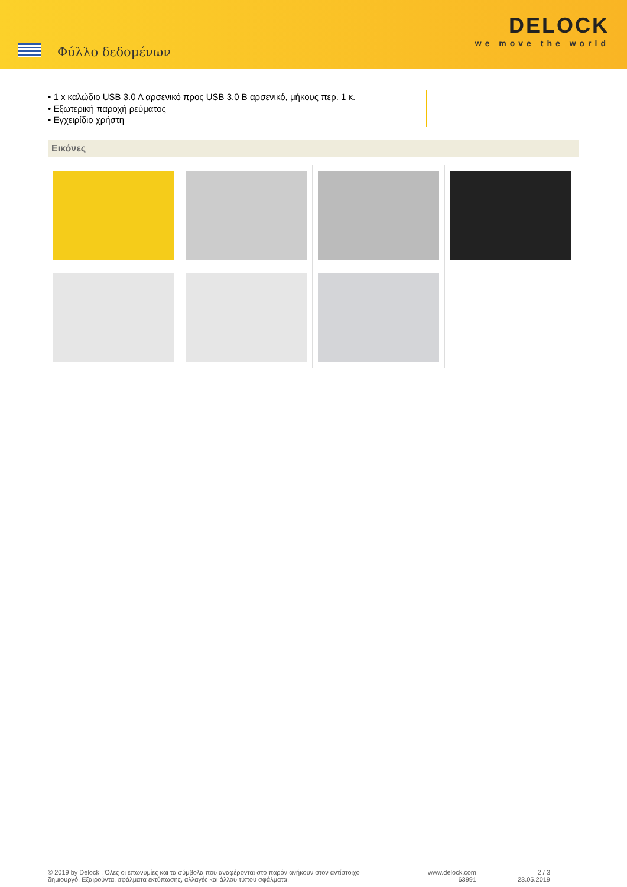Φύλλο δεδομένων
DELOCK
we move the world
• 1 x καλώδιο USB 3.0 A αρσενικό προς USB 3.0 B αρσενικό, μήκους περ. 1 κ.
• Εξωτερική παροχή ρεύματος
• Εγχειρίδιο χρήστη
Εικόνες
© 2019 by Delock . Όλες οι επωνυμίες και τα σύμβολα που αναφέρονται στο παρόν ανήκουν στον αντίστοιχο δημιουργό. Εξαιρούνται σφάλματα εκτύπωσης, αλλαγές και άλλου τύπου σφάλματα.
www.delock.com
63991
2 / 3
23.05.2019